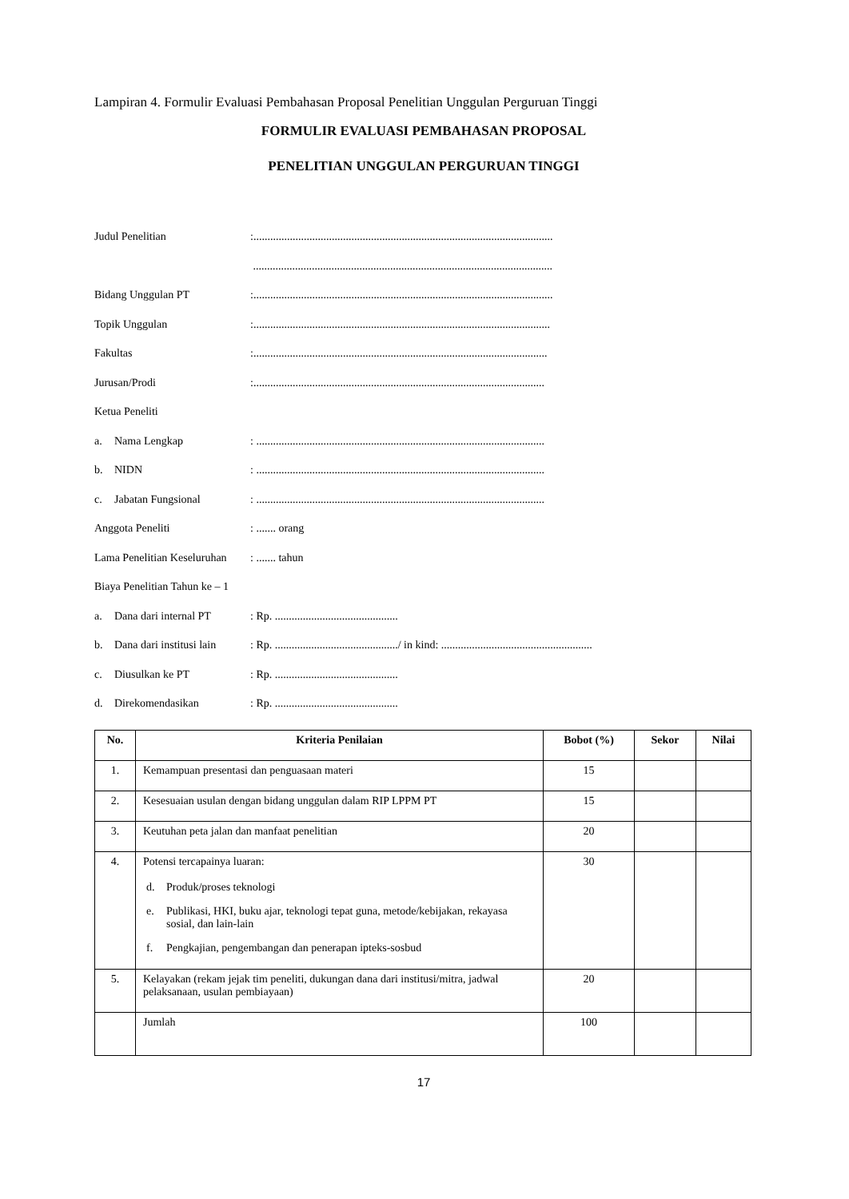Lampiran 4. Formulir Evaluasi Pembahasan Proposal Penelitian Unggulan Perguruan Tinggi
FORMULIR EVALUASI PEMBAHASAN PROPOSAL
PENELITIAN UNGGULAN PERGURUAN TINGGI
Judul Penelitian :...........................................................................................................
...........................................................................................................
Bidang Unggulan PT :...........................................................................................................
Topik Unggulan :..........................................................................................................
Fakultas :.........................................................................................................
Jurusan/Prodi :........................................................................................................
Ketua Peneliti
a. Nama Lengkap : .......................................................................................................
b. NIDN : .......................................................................................................
c. Jabatan Fungsional : .......................................................................................................
Anggota Peneliti : ....... orang
Lama Penelitian Keseluruhan
: ....... tahun
Biaya Penelitian Tahun ke – 1
a. Dana dari internal PT
: Rp. ............................................
b. Dana dari institusi lain
: Rp. ............................................/ in kind: ......................................................
c. Diusulkan ke PT : Rp. ............................................
d. Direkomendasikan : Rp. ............................................
| No. | Kriteria Penilaian | Bobot (%) | Sekor | Nilai |
| --- | --- | --- | --- | --- |
| 1. | Kemampuan presentasi dan penguasaan materi | 15 | | |
| 2. | Kesesuaian usulan dengan bidang unggulan dalam RIP LPPM PT | 15 | | |
| 3. | Keutuhan peta jalan dan manfaat penelitian | 20 | | |
| 4. | Potensi tercapainya luaran: d. Produk/proses teknologi e. Publikasi, HKI, buku ajar, teknologi tepat guna, metode/kebijakan, rekayasa sosial, dan lain-lain f. Pengkajian, pengembangan dan penerapan ipteks-sosbud | 30 | | |
| 5. | Kelayakan (rekam jejak tim peneliti, dukungan dana dari institusi/mitra, jadwal pelaksanaan, usulan pembiayaan) | 20 | | |
| | Jumlah | 100 | | |
17